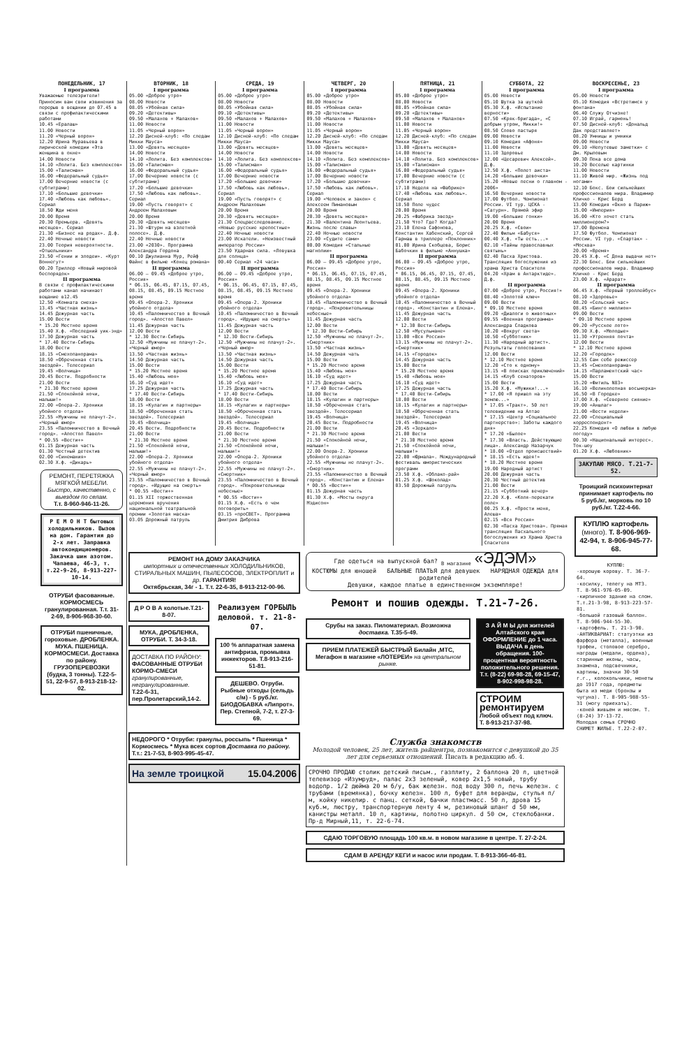ПОНЕДЕЛЬНИК, 17
I программа
Уважаемые телезрители! Приносим вам свои извинения за перерыв в вещании до 07.45 в связи с профилактическими работами
10.45 «Ералаш»
11.00 Новости
11.20 «Черный ворон»
12.20 Ирина Муравьева в лирической комедии «Эта женщина в окне»
14.00 Новости
14.10 «Лолита. Без комплексов»
15.00 «Талисман»
16.00 «Федеральный судья»
17.00 Вечерние новости (с субтитрами)
17.10 «Большие девочки»
17.40 «Любовь как любовь». Сериал
18.50 Жди меня
20.00 Время
20.30 Премьера. «Девять месяцев». Сериал
21.30 «Бизнес на родах». Д.ф.
22.40 Ночные новости
23.00 Теория невероятности. «Отшельники»
23.50 «Гении и злодеи». «Курт Воннегут»
00.20 Триллер «Новый мировой беспорядок»
II программа
В связи с профилактическими работами канал начинает вещание в12.45
12.50 «Комната смеха»
13.45 «Частная жизнь»
14.45 Дежурная часть
15.00 Вести
* 15.20 Местное время
15.40 Х.ф. «Последний уик-энд»
17.30 Дежурная часть
* 17.40 Вести-Сибирь
18.00 Вести
18.15 «Смехопанорама»
18.50 «Обреченная стать звездой». Телесериал
19.45 «Волчица»
20.45 Вести. Подробности
21.00 Вести
* 21.30 Местное время
21.50 «Спокойной ночи, малыши!»
22.00 «Опера-2. Хроники убойного отдела»
22.55 «Мужчины не плачут-2». «Черный юмор»
23.55 «Паломничество в Вечный город». «Апостол Павел»
* 00.55 «Вести+»
01.15 Дежурная часть
01.30 Честный детектив
02.00 «Синемания»
02.30 Х.ф. «Дикарь»
РЕМОНТ, ПЕРЕТЯЖКА МЯГКОЙ МЕБЕЛИ.
Быстро, качественно, с выездом по селам.
Т.т. 8-960-946-11-26.
Р Е М О Н Т бытовых холодильников. Вызов на дом. Гарантия до 2-х лет. Заправка автокондиционеров. Закачка шин азотом. Чапаева, 46-3, т. т.22-9-26, 8-913-227-10-14.
ОТРУБИ фасованные. КОРМОСМЕСЬ гранулированная. Т.т. 31-2-69, 8-906-968-30-60.
ОТРУБИ пшеничные, гороховые. ДРОБЛЕНКА. МУКА. ПШЕНИЦА. КОРМОСМЕСИ. Доставка по району. ГРУЗОПЕРЕВОЗКИ (будка, 3 тонны). Т.22-5-51, 22-9-57, 8-913-218-12-02.
ВТОРНИК, 18
I программа
05.00 «Доброе утро»
08.00 Новости
08.05 «Убойная сила»
09.20 «Детективы»
09.50 «Малахов + Малахов»
11.00 Новости
11.05 «Черный ворон»
12.20 Дисней-клуб: «По следам Микки Мауса»
13.00 «Девять месяцев»
14.00 Новости
14.10 «Лолита. Без комплексов»
15.00 «Талисман»
16.00 «Федеральный судья»
17.00 Вечерние новости (с субтитрами)
17.20 «Большие девочки»
17.50 «Любовь как любовь». Сериал
19.00 «Пусть говорят» с Андреем Малаховым
20.00 Время
20.30 «Девять месяцев»
21.30 «Штурм на взлетной полосе». Д.ф.
22.40 Ночные новости
23.00 «2030». Программа Александра Гордона
00.10 Джулианна Мур, Рейф Файнс в фильме «Конец романа»
II программа
06.00 – 09.45 «Доброе утро, Россия»
* 06.15, 06.45, 07.15, 07.45, 08.15, 08.45, 09.15 Местное время
09.45 «Опера-2. Хроники убойного отдела»
10.45 «Паломничество в Вечный город». «Апостол Павел»
11.45 Дежурная часть
12.00 Вести
* 12.30 Вести-Сибирь
12.50 «Мужчины не плачут-2». «Черный юмор»
13.50 «Частная жизнь»
14.50 Дежурная часть
15.00 Вести
* 15.20 Местное время
15.40 «Любовь моя»
16.10 «Суд идет»
17.25 Дежурная часть
* 17.40 Вести-Сибирь
18.00 Вести
18.15 «Кулагин и партнеры»
18.50 «Обреченная стать звездой». Телесериал
19.45 «Волчица»
20.45 Вести. Подробности
21.00 Вести
* 21.30 Местное время
21.50 «Спокойной ночи, малыши!»
22.00 «Опера-2. Хроники убойного отдела»
22.55 «Мужчины не плачут-2». «Черный юмор»
23.55 «Паломничество в Вечный город». «Идущие на смерть»
* 00.55 «Вести+»
01.15 XII торжественная церемония вручения национальной театральной премии «Золотая маска»
03.05 Дорожный патруль
СРЕДА, 19
I программа
05.00 «Доброе утро»
08.00 Новости
08.05 «Убойная сила»
09.10 «Детективы»
09.50 «Малахов + Малахов»
11.00 Новости
11.05 «Черный ворон»
12.10 Дисней-клуб: «По следам Микки Мауса»
13.00 «Девять месяцев»
14.00 Новости
14.10 «Лолита. Без комплексов»
15.00 «Талисман»
16.00 «Федеральный судья»
17.00 Вечерние новости
17.20 «Большие девочки»
17.50 «Любовь как любовь». Сериал
19.00 «Пусть говорят» с Андреем Малаховым
20.00 Время
20.30 «Девять месяцев»
21.30 Спецрасследование. «Новые русские крепостные»
22.40 Ночные новости
23.00 Искатели. «Неизвестный император России»
23.50 Ударная сила. «Ловушка для солнца»
00.40 Сериал «24 часа»
II программа
06.00 – 09.45 «Доброе утро, Россия»
* 06.15, 06.45, 07.15, 07.45, 08.15, 08.45, 09.15 Местное время
09.45 «Опера-2. Хроники убойного отдела»
10.45 «Паломничество в Вечный город». «Идущие на смерть»
11.45 Дежурная часть
12.00 Вести
* 12.30 Вести-Сибирь
12.50 «Мужчины не плачут-2». «Черный юмор»
13.50 «Частная жизнь»
14.50 Дежурная часть
15.00 Вести
* 15.20 Местное время
15.40 «Любовь моя»
16.10 «Суд идет»
17.25 Дежурная часть
* 17.40 Вести-Сибирь
18.00 Вести
18.15 «Кулагин и партнеры»
18.50 «Обреченная стать звездой». Телесериал
19.45 «Волчица»
20.45 Вести. Подробности
21.00 Вести
* 21.30 Местное время
21.50 «Спокойной ночи, малыши!»
22.00 «Опера-2. Хроники убойного отдела»
22.55 «Мужчины не плачут-2». «Смертник»
23.55 «Паломничество в Вечный город». «Покровительницы небесные»
* 00.55 «Вести+»
01.15 Х.ф. «Есть о чем поговорить»
03.15 «проСВЕТ». Программа Дмитрия Диброва
ЧЕТВЕРГ, 20
I программа
05.00 «Доброе утро»
08.00 Новости
08.05 «Убойная сила»
09.20 «Детективы»
09.50 «Малахов + Малахов»
11.00 Новости
11.05 «Черный ворон»
12.20 Дисней-клуб: «По следам Микки Мауса»
13.00 «Девять месяцев»
14.00 Новости
14.10 «Лолита. Без комплексов»
15.00 «Талисман»
16.00 «Федеральный судья»
17.00 Вечерние новости
17.20 «Большие девочки»
17.50 «Любовь как любовь». Сериал
19.00 «Человек и закон» с Алексеем Пимановым
20.00 Время
20.30 «Девять месяцев»
21.30 «Валентина Леонтьева. Жизнь после славы»
22.40 Ночные новости
23.00 «Судите сами»
00.00 Комедия «Стальные магнолии»
II программа
06.00 – 09.45 «Доброе утро, Россия»
* 06.15, 06.45, 07.15, 07.45, 08.15, 08.45, 09.15 Местное время
09.45 «Опера-2. Хроники убойного отдела»
10.45 «Паломничество в Вечный город». «Покровительницы небесные»
11.45 Дежурная часть
12.00 Вести
* 12.30 Вести-Сибирь
12.50 «Мужчины не плачут-2». «Смертник»
13.50 «Частная жизнь»
14.50 Дежурная чать
15.00 Вести
* 15.20 Местное время
15.40 «Любовь моя»
16.10 «Суд идет»
17.25 Дежурная часть
* 17.40 Вести-Сибирь
18.00 Вести
18.15 «Кулагин и партнеры»
18.50 «Обреченная стать звездой». Телесериал
19.45 «Волчица»
20.45 Вести. Подробности
21.00 Вести
* 21.30 Местное время
21.50 «Спокойной ночи, малыши!»
22.00 Опера-2. Хроники убойного отдела»
22.55 «Мужчины не плачут-2». «Смертник»
23.55 «Паломничество в Вечный город». «Константин и Елена»
* 00.55 «Вести+»
01.15 Дежурная часть
01.30 Х.ф. «Мосты округа Мэдисон»
ПЯТНИЦА, 21
I программа
05.00 «Доброе утро»
08.00 Новости
08.05 «Убойная сила»
09.20 «Детективы»
09.50 «Малахов + Малахов»
11.00 Новости
11.05 «Черный ворон»
12.20 Дисней-клуб: «По следам Микки Мауса»
13.00 «Девять месяцев»
14.00 Новости
14.10 «Лолита. Без комплексов»
15.00 «Талисман»
16.00 «Федеральный судья»
17.00 Вечерние новости (с субтитрами)
17.10 Неделя на «Фабрике»
17.40 «Любовь как любовь». Сериал
18.50 Поле чудес
20.00 Время
20.25 «Фабрика звезд»
21.50 Что? Где? Когда?
23.10 Елена Сафонова, Константин Хабенский, Сергей Гармаш в триллере «Поклонник»
01.00 Ирина Скобцева, Борис Бабочкин в фильме «Аннушка»
II программа
06.00 – 09.45 «Доброе утро, Россия»
* 06.15, 06.45, 07.15, 07.45, 08.15, 08.45, 09.15 Местное время
09.45 «Опера-2. Хроники убойного отдела»
10.45 «Паломничество в Вечный город». «Константин и Елена».
11.45 Дежурная часть
12.00 Вести
* 12.30 Вести-Сибирь
12.50 «Мусульмане»
13.00 «Вся Россия»
13.15 «Мужчины не плачут-2». «Смертник»
14.15 «Городок»
14.45 Дежурная часть
15.00 Вести
* 15.20 Местное время
15.40 «Любовь моя»
16.10 «Суд идет»
17.25 Дежурная часть
* 17.40 Вести-Сибирь
18.00 Вести
18.15 «Кулагин и партнеры»
18.50 «Обреченная стать звездой». Телесериал
19.45 «Волчица»
20.45 «Зеркало»
21.00 Вести
* 21.30 Местное время
21.50 «Спокойной ночи, малыши!»
22.00 «Юрмала». Международный фестиваль юмористических программ
23.50 Х.ф. «Облако-рай»
01.25 Х.ф. «Шоколад»
03.50 Дорожный патруль
СУББОТА, 22
I программа
05.00 Новости
05.10 Шутка за шуткой
05.30 Х.ф. «Испытание верности»
07.50 «Кряк-бригада», «С добрым утром, Микки!»
08.50 Слово пастыря
09.00 Новости
09.10 Комедия «Афоня»
11.00 Новости
11.10 Здоровье
12.00 «Цесаревич Алексей». Д.ф.
12.50 Х.ф. «Полет аиста»
14.20 «Большие девочки»
15.20 «Новые песни о главном - 2006»
16.50 Вечерние новости
17.00 Футбол. Чемпионат России. VI тур. ЦСКА - «Сатурн». Прямой эфир
19.00 «Большие гонки»
20.00 Время
20.25 Х.ф. «Свои»
22.40 Фильм «Бабуся»
00.40 Х.ф. «Ты есть...»
02.10 «Тайны православных святынь»
02.40 Пасха Христова. Трансляция богослужения из храма Христа Спасителя
04.20 «Храм в Антарктиде». Д.ф.
II программа
07.00 «Доброе утро, Россия!»
08.40 «Золотой ключ»
09.00 Вести
* 09.10 Местное время
09.20 «Диалоги о животных»
09.55 «Военная программа» Александра Сладкова
10.20 «Вокруг света»
10.50 «Субботник»
11.30 «Народный артист». Результаты голосования
12.00 Вести
* 12.10 Местное время
12.20 «Сто к одному»
13.15 «В поисках приключений»
14.15 «Клуб сенаторов»
15.00 Вести
15.20 Х.ф. «Мужики!...»
* 17.00 «Я пришел на эту землю...»
* 17.05 «Тракт». 50 лет телевидению на Алтае
* 17.15 «Центр «Социальное партнерство»: Заботы каждого дня»
* 17.20 «Былое»
* 17.30 «Власть. Действующие лица». Александр Назарчук
* 18.00 «Отдел происшествий»
* 18.15 «Есть идея!»
* 18.20 Местное время
19.00 Народный артист
20.00 Дежурная часть
20.30 Честный детектив
21.00 Вести
21.15 «Субботний вечер»
22.20 Х.ф. «Коля-перекати поле»
00.25 Х.ф. «Прости меня, Алеша»
02.15 «Вся Россия»
02.30 «Пасха Христова». Прямая трансляция Пасхального богослужения из Храма Христа Спасителя
РЕМОНТ НА ДОМУ ЗАКАЗЧИКА
импортных и отечественных ХОЛОДИЛЬНИКОВ, СТИРАЛЬНЫХ МАШИН, ПЫЛЕСОСОВ, ЭЛЕКТРОПЛИТ и др. ГАРАНТИЯ!
Октябрьская, 34г - 1. Т.т. 22-6-35, 8-913-212-00-96.
Д Р О В А колотые.Т.21-8-07.
МУКА, ДРОБЛЕНКА, ОТРУБИ. Т. 34-3-18.
ДОСТАВКА ПО РАЙОНУ:
ФАСОВАННЫЕ ОТРУБИ КОРМО-СМЕСИ
гранулированные, негранулированные.
Т.22-6-31, пер.Пролетарский,14-2.
Реализуем ГОРБЫЛЬ деловой. т. 21-8-07.
100 % аппаратная замена антифриза, промывка инжекторов. T.8-913-216-51-81.
ДЕШЕВО. Отруби. Рыбные отходы (сельдь с/м) - 5 руб./кг. БИОДОБАВКА «Липрот». Пер. Степной, 7-2, т. 27-3-69.
НЕДОРОГО * Отруби: гранулы, россыпь * Пшеница * Кормосмесь * Мука всех сортов Доставка по району. Т.т.: 21-7-53, 8-903-995-45-47.
На земле троицкой 15.04.2006
Где одеться на выпускной бал? <sub>В магазине</sub> «ЭДЭМ»
КОСТЮМЫ для юношей БАЛЬНЫЕ ПЛАТЬЯ для девушек НАРЯДНАЯ ОДЕЖДА для родителей
Девушки, каждое платье в единственном экземпляре!
Ремонт и пошив одежды. Т.21-7-26.
Срубы на заказ. Пиломатериал. Возможна доставка. Т.35-5-49.
ПРИЕМ ПЛАТЕЖЕЙ БЫСТРЫЙ Билайн ,МТС, Мегафон в магазине «ЛОТЕРЕИ» на центральном рынке.
З А Й М Ы для жителей Алтайского края ОФОРМЛЕНИЕ до 1 часа. ВЫДАЧА в день обращения. 100-процентная вероятность положительного решения. Т.т. (8-22) 69-98-28, 69-15-47, 8-902-998-98-28.
СТРОИМ ремонтируем
Любой объект под ключ.
Т. 8-913-217-37-98.
Служба знакомств
Молодой человек, 25 лет, житель райцентра, познакомится с девушкой до 35 лет для серьезных отношений. Писать в редакцию аб. 4.
СРОЧНО ПРОДАЮ столик детский письм., газплиту, 2 баллона 20 л, цветной телевизор «Изумруд», палас 2х3 зеленый, ковер 2х1,5 новый, трубу водопр. 1/2 дюйма 20 м б/у, бак железн. под воду 300 л, печь железн. с трубами (времянка), бочку железн. 100 л, буфет для веранды, стулья п/м, койку никелир. с панц. сеткой, бачки пластмасс. 50 л, дрова 15 куб.м, люстру, транспортерную ленту 4 м, резиновый шланг d 50 мм, канистры металл. 10 л, картины, полотно циркул. d 50 см, стеклобанки. Пр-д Мирный,11, т. 22-6-74.
СДАЮ ТОРГОВУЮ площадь 100 кв.м. в новом магазине в центре. Т. 27-2-24.
СДАМ В АРЕНДУ КЕГИ и насос или продам. Т. 8-913-366-46-81.
ВОСКРЕСЕНЬЕ, 23
I программа
05.00 Новости
05.10 Комедия «Встретимся у фонтана»
06.40 Служу Отчизне!
07.10 Играй, гармонь!
07.50 Дисней-клуб: «Дональд Дак представляет»
08.20 Умницы и умники
09.00 Новости
09.10 «Непутевые заметки» с Дм. Крыловым
09.30 Пока все дома
10.20 Веселые картинки
11.00 Новости
11.10 Живой мир. «Жизнь под ногами»
12.10 Бокс. Бои сильнейших профессионалов мира. Владимир Кличко - Крис Берд
13.00 Комедия «Окно в Париж»
15.00 «Империя»
16.00 «Кто хочет стать миллионером?»
17.00 Времена
17.50 Футбол. Чемпионат России. VI тур. «Спартак» - «Москва»
20.00 «Время»
20.45 Х.ф. «С Дона выдачи нет»
22.30 Бокс. Бои сильнейших профессионалов мира. Владимир Кличко - Крис Берд
23.00 Х.ф. «Арарат»
II программа
06.45 Х.ф. «Первый троллейбус»
08.10 «Здоровье»
08.20 «Сельский час»
08.45 «Бинго миллион»
09.00 Вести
* 09.10 Местное время
09.20 «Русское лото»
09.30 Х.ф. «Молодые»
11.30 «Утренняя почта»
12.00 Вести
* 12.10 Местное время
12.20 «Городок»
12.55 Сам себе режиссер
13.45 «Смехопанорама»
14.15 «Парламентский час»
15.00 Вести
15.20 «Фитиль N83»
16.10 «Великолепная восьмерка»
16.50 «В Городке»
17.00 Х.ф. «Северное сияние»
19.00 «Аншлаг»
21.00 «Вести недели»
22.00 «Специальный корреспондент»
22.25 Комедия «О любви в любую погоду»
00.30 «Национальный интерес». Ток-шоу
01.20 Х.ф. «Любовник»
ЗАКУПАЮ МЯСО. Т.21-7-52.
Троицкий психоинтернат принимает картофель по 5 руб./кг, морковь по 10 руб./кг. Т.22-4-66.
КУПЛЮ картофель (много). Т. 8-906-969-42-94, т. 8-906-945-77-68.
КУПЛЮ:
-хорошую корову. Т. 36-7-64.
-косилку, телегу на МТЗ. Т. 8-961-976-05-09.
-кирпичное здание на слом. Т.т.21-3-98, 8-913-223-57-81.
-большой газовый баллон. Т. 8-906-944-55-30.
-картофель. Т. 21-3-90.
-АНТИКВАРИАТ: статуэтки из фарфора (металла), военные трофеи, столовое серебро, награды (медали, ордена), старинные иконы, часы, знамена, подсвечники, картины, значки 30-50 г.г., колокольчики, монеты до 1917 года, предметы быта из меди (бронзы и чугуна). Т. 8-905-988-55-31 (могу приехать).
-коней живьем и мясом. Т. (8-24) 37-13-72.
Молодая семья СРОЧНО СНИМЕТ ЖИЛЬЕ. Т.22-2-07.